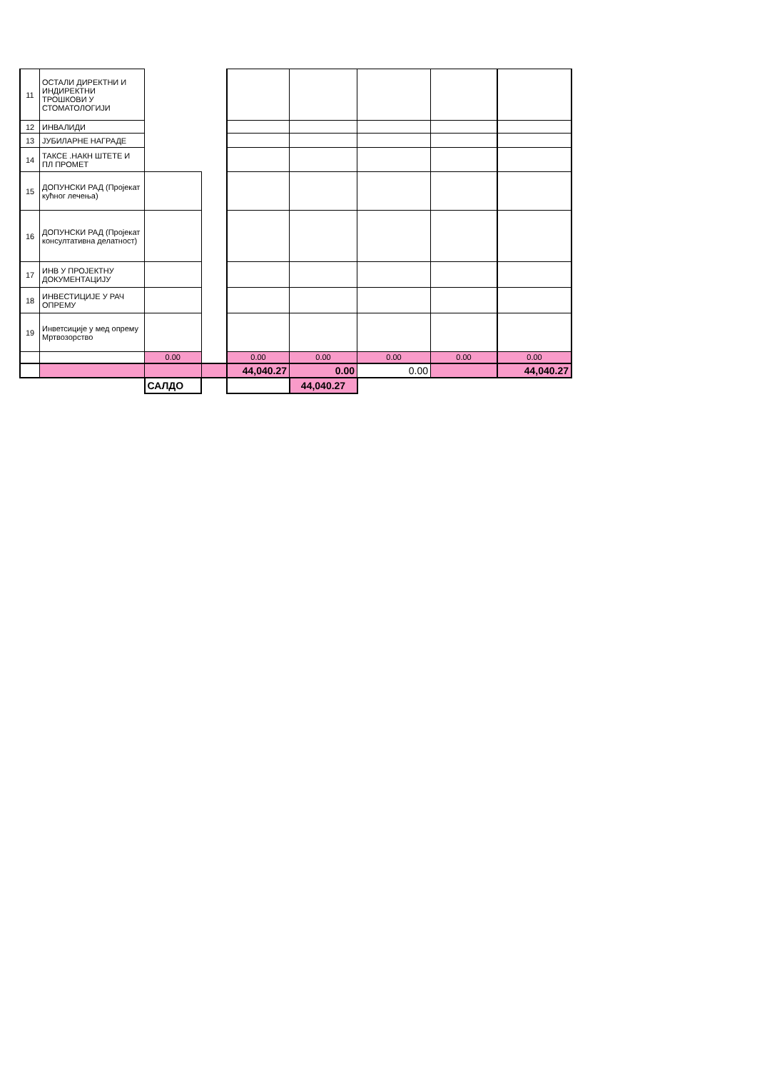| 11 | ОСТАЛИ ДИРЕКТНИ И ИНДИРЕКТНИ ТРОШКОВИ У СТОМАТОЛОГИЈИ | | | | | | | |
| 12 | ИНВАЛИДИ | | | | | | | |
| 13 | ЈУБИЛАРНЕ НАГРАДЕ | | | | | | | |
| 14 | ТАКСЕ .НАКН ШТЕТЕ И ПЛ ПРОМЕТ | | | | | | | |
| 15 | ДОПУНСКИ РАД (Пројекат кућног лечења) | | | | | | | |
| 16 | ДОПУНСКИ РАД (Пројекат консултативна делатност) | | | | | | | |
| 17 | ИНВ У ПРОЈЕКТНУ ДОКУМЕНТАЦИЈУ | | | | | | | |
| 18 | ИНВЕСТИЦИЈЕ У РАЧ ОПРЕМУ | | | | | | | |
| 19 | Инветсиције у мед опрему Мртвозорство | | | | | | | |
| | | 0.00 | | 0.00 | 0.00 | 0.00 | 0.00 | 0.00 |
| | | | | 44,040.27 | 0.00 | 0.00 | | 44,040.27 |
| | | САЛДО | | | 44,040.27 | | | |